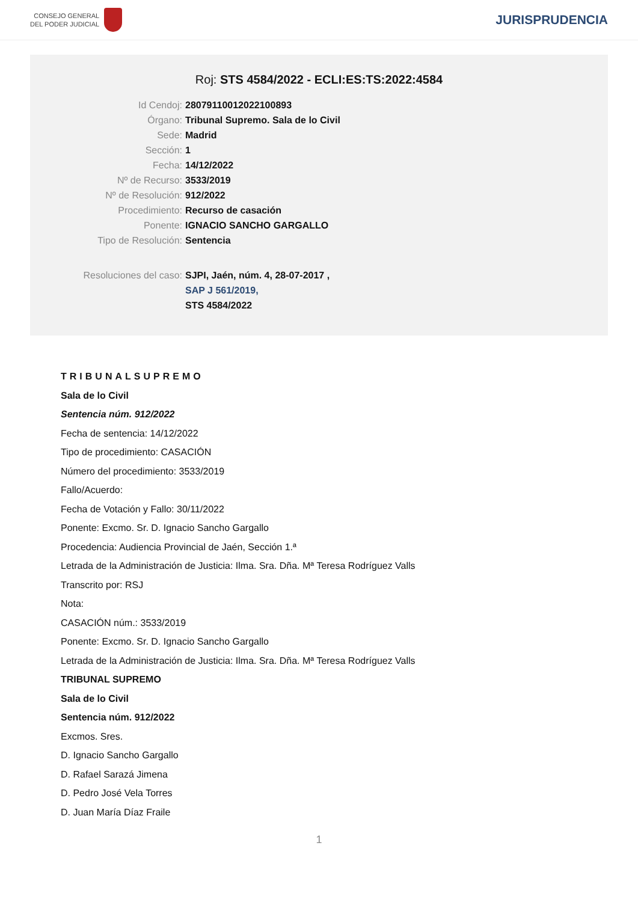CONSEJO GENERAL
DEL PODER JUDICIAL
JURISPRUDENCIA
Roj: STS 4584/2022 - ECLI:ES:TS:2022:4584
Id Cendoj: 28079110012022100893
Órgano: Tribunal Supremo. Sala de lo Civil
Sede: Madrid
Sección: 1
Fecha: 14/12/2022
Nº de Recurso: 3533/2019
Nº de Resolución: 912/2022
Procedimiento: Recurso de casación
Ponente: IGNACIO SANCHO GARGALLO
Tipo de Resolución: Sentencia
Resoluciones del caso: SJPI, Jaén, núm. 4, 28-07-2017 ,
SAP J 561/2019,
STS 4584/2022
TRIBUNALSUPREMO
Sala de lo Civil
Sentencia núm. 912/2022
Fecha de sentencia: 14/12/2022
Tipo de procedimiento: CASACIÓN
Número del procedimiento: 3533/2019
Fallo/Acuerdo:
Fecha de Votación y Fallo: 30/11/2022
Ponente: Excmo. Sr. D. Ignacio Sancho Gargallo
Procedencia: Audiencia Provincial de Jaén, Sección 1.ª
Letrada de la Administración de Justicia: Ilma. Sra. Dña. Mª Teresa Rodríguez Valls
Transcrito por: RSJ
Nota:
CASACIÓN núm.: 3533/2019
Ponente: Excmo. Sr. D. Ignacio Sancho Gargallo
Letrada de la Administración de Justicia: Ilma. Sra. Dña. Mª Teresa Rodríguez Valls
TRIBUNAL SUPREMO
Sala de lo Civil
Sentencia núm. 912/2022
Excmos. Sres.
D. Ignacio Sancho Gargallo
D. Rafael Sarazá Jimena
D. Pedro José Vela Torres
D. Juan María Díaz Fraile
1